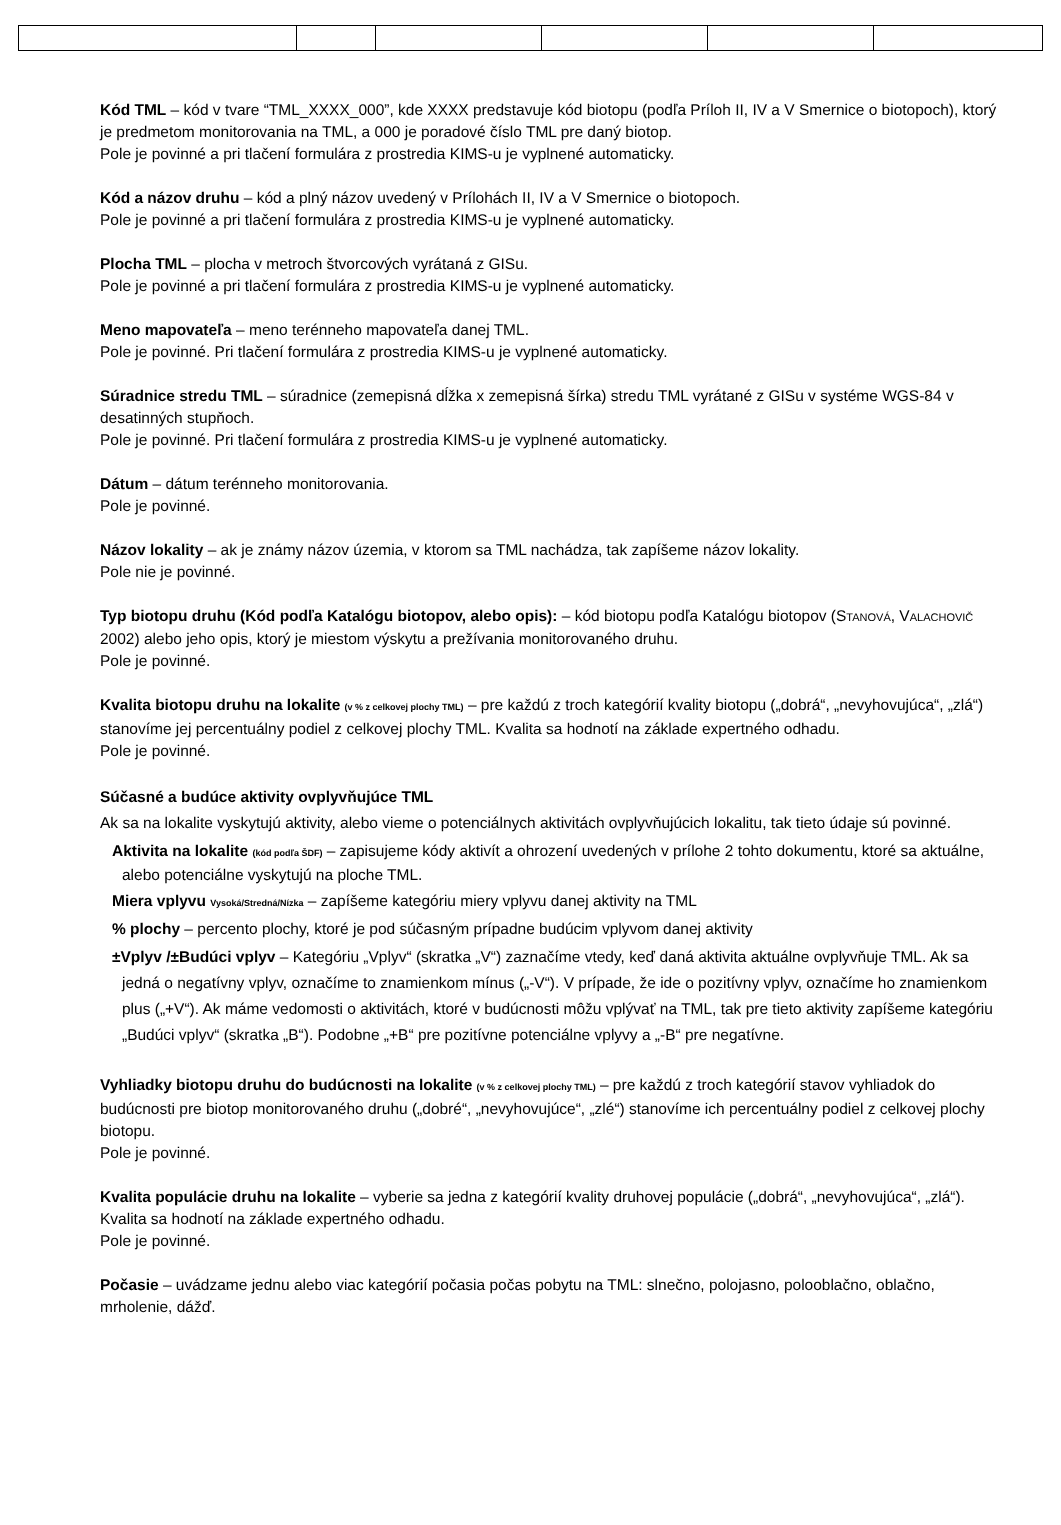Kód TML – kód v tvare “TML_XXXX_000”, kde XXXX predstavuje kód biotopu (podľa Príloh II, IV a V Smernice o biotopoch), ktorý je predmetom monitorovania na TML, a 000 je poradové číslo TML pre daný biotop.
Pole je povinné a pri tlačení formulára z prostredia KIMS-u je vyplnené automaticky.
Kód a názov druhu – kód a plný názov uvedený v Prílohách II, IV a V Smernice o biotopoch.
Pole je povinné a pri tlačení formulára z prostredia KIMS-u je vyplnené automaticky.
Plocha TML – plocha v metroch štvorcových vyrátaná z GISu.
Pole je povinné a pri tlačení formulára z prostredia KIMS-u je vyplnené automaticky.
Meno mapovateľa – meno terénneho mapovateľa danej TML.
Pole je povinné. Pri tlačení formulára z prostredia KIMS-u je vyplnené automaticky.
Súradnice stredu TML – súradnice (zemepisná dĺžka x zemepisná šírka) stredu TML vyrátané z GISu v systéme WGS-84 v desatinných stupňoch.
Pole je povinné. Pri tlačení formulára z prostredia KIMS-u je vyplnené automaticky.
Dátum – dátum terénneho monitorovania.
Pole je povinné.
Názov lokality – ak je známy názov územia, v ktorom sa TML nachádza, tak zapíšeme názov lokality.
Pole nie je povinné.
Typ biotopu druhu (Kód podľa Katalógu biotopov, alebo opis): – kód biotopu podľa Katalógu biotopov (STANOVÁ, VALACHOVIČ 2002) alebo jeho opis, ktorý je miestom výskytu a prežívania monitorovaného druhu.
Pole je povinné.
Kvalita biotopu druhu na lokalite (v % z celkovej plochy TML) – pre každú z troch kategórií kvality biotopu („dobrá“, „nevyhovujúca“, „zlá“) stanovíme jej percentuálny podiel z celkovej plochy TML. Kvalita sa hodnotí na základe expertného odhadu.
Pole je povinné.
Súčasné a budúce aktivity ovplyvňujúce TML
Ak sa na lokalite vyskytujú aktivity, alebo vieme o potenciálnych aktivitách ovplyvňujúcich lokalitu, tak tieto údaje sú povinné.
Aktivita na lokalite (kód podľa ŠDF) – zapisujeme kódy aktivít a ohrození uvedených v prílohe 2 tohto dokumentu, ktoré sa aktuálne, alebo potenciálne vyskytujú na ploche TML.
Miera vplyvu Vysoká/Stredná/Nízka – zapíšeme kategóriu miery vplyvu danej aktivity na TML
% plochy – percento plochy, ktoré je pod súčasným prípadne budúcim vplyvom danej aktivity
±Vplyv /±Budúci vplyv – Kategóriu „Vplyv“ (skratka „V“) zaznačíme vtedy, keď daná aktivita aktuálne ovplyvňuje TML. Ak sa jedná o negatívny vplyv, označíme to znamienkom mínus („-V“). V prípade, že ide o pozitívny vplyv, označíme ho znamienkom plus („+V“). Ak máme vedomosti o aktivitách, ktoré v budúcnosti môžu vplývať na TML, tak pre tieto aktivity zapíšeme kategóriu „Budúci vplyv“ (skratka „B“). Podobne „+B“ pre pozitívne potenciálne vplyvy a „-B“ pre negatívne.
Vyhliadky biotopu druhu do budúcnosti na lokalite (v % z celkovej plochy TML) – pre každú z troch kategórií stavov vyhliadok do budúcnosti pre biotop monitorovaného druhu („dobré“, „nevyhovujúce“, „zlé“) stanovíme ich percentuálny podiel z celkovej plochy biotopu.
Pole je povinné.
Kvalita populácie druhu na lokalite – vyberie sa jedna z kategórií kvality druhovej populácie („dobrá“, „nevyhovujúca“, „zlá“). Kvalita sa hodnotí na základe expertného odhadu.
Pole je povinné.
Počasie – uvádzame jednu alebo viac kategórií počasia počas pobytu na TML: slnečno, polojasno, polooblačno, oblačno, mrholenie, dážď.